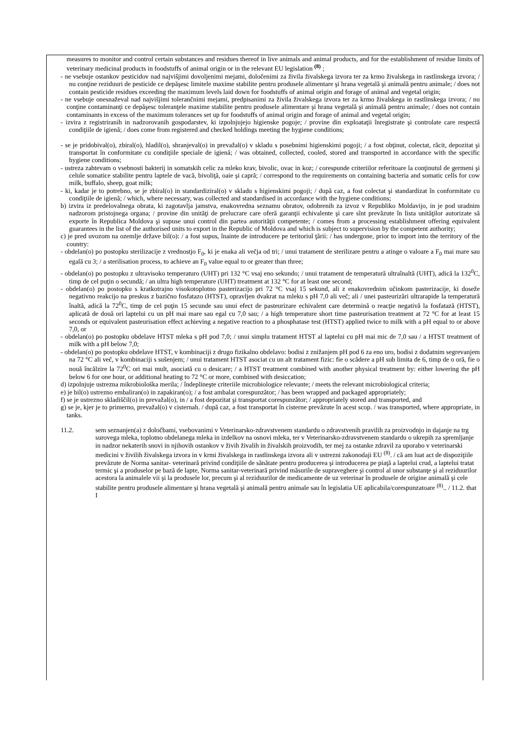measures to monitor and control certain substances and residues thereof in live animals and animal products, and for the establishment of residue limits of veterinary medicinal products in foodstuffs of animal origin or in the relevant EU legislation <sup>(8)</sup> ;
- ne vsebuje ostankov pesticidov nad najvišjimi dovoljenimi mejami, določenimi za živila živalskega izvora ter za krmo živalskega in rastlinskega izvora; / nu conţine reziduuri de pesticide ce depăşesc limitele maxime stabilite pentru produsele alimentare şi hrana vegetală şi animală pentru animale; / does not contain pesticide residues exceeding the maximum levels laid down for foodstuffs of animal origin and forage of animal and vegetal origin;
- ne vsebuje onesnaževal nad najvišjimi tolerančnimi mejami, predpisanimi za živila živalskega izvora ter za krmo živalskega in rastlinskega izvora; / nu conţine contaminanţi ce depăşesc toleranţele maxime stabilite pentru produsele alimentare şi hrana vegetală şi animală pentru animale; / does not contain contaminants in excess of the maximum tolerances set up for foodstuffs of animal origin and forage of animal and vegetal origin;
- izvira z registriranih in nadzorovanih gospodarstev, ki izpolnjujejo higienske pogoje; / provine din exploataţii înregistrate şi controlate care respectă condiţiile de igienă; / does come from registered and checked holdings meeting the hygiene conditions;
- se je pridobival(o), zbiral(o), hladil(o), shranjeval(o) in prevažal(o) v skladu s posebnimi higienskimi pogoji; / a fost obţinut, colectat, răcit, depozitat şi transportat în conformitate cu condiţiile speciale de igienă; / was obtained, collected, cooled, stored and transported in accordance with the specific hygiene conditions;
- ustreza zahtevam o vsebnosti bakterij in somatskih celic za mleko krav, bivolic, ovac in koz; / corespunde criteriilor referitoare la conţinutul de germeni şi celule somatice stabilite pentru laptele de vacă, bivoliţă, oaie şi capră; / correspond to the requirements on containing bacteria and somatic cells for cow milk, buffalo, sheep, goat milk;
- ki, kadar je to potrebno, se je zbiral(o) in standardiziral(o) v skladu s higienskimi pogoji; / după caz, a fost colectat şi standardizat în conformitate cu condiţiile de igienă; / which, where necessary, was collected and standardised in accordance with the hygiene conditions;
b) izvira iz predelovalnega obrata, ki zagotavlja jamstva, enakovredna seznamu obratov, odobrenih za izvoz v Republiko Moldavijo, in je pod uradnim nadzorom pristojnega organa; / provine din unităţi de prelucrare care oferă garanţii echivalente şi care sînt prevăzute în lista unităţilor autorizate să exporte în Republica Moldova şi supuse unui control din partea autorităţii competente; / comes from a processing establishment offering equivalent guarantees in the list of the authorised units to export in the Republic of Moldova and which is subject to supervision by the competent authority;
c) je pred uvozom na ozemlje države bil(o): / a fost supus, înainte de introducere pe teritoriul ţării: / has undergone, prior to import into the territory of the country:
- obdelan(o) po postopku sterilizacije z vrednostjo F<sub>0</sub>, ki je enaka ali večja od tri; / unui tratament de sterilizare pentru a atinge o valoare a F<sub>0</sub> mai mare sau egală cu 3; / a sterilisation process, to achieve an F<sub>0</sub> value equal to or greater than three;
- obdelan(o) po postopku z ultravisoko temperaturo (UHT) pri 132 °C vsaj eno sekundo; / unui tratament de temperatură ultraînaltă (UHT), adică la 132<sup>0</sup>C, timp de cel puţin o secundă; / an ultra high temperature (UHT) treatment at 132 °C for at least one second;
- obdelan(o) po postopku s kratkotrajno visokotoplotno pasterizacijo pri 72 °C vsaj 15 sekund, ali z enakovrednim učinkom pasterizacije, ki doseže negativno reakcijo na preskus z bazično fosfatazo (HTST), opravljen dvakrat na mleku s pH 7,0 ali več; ali / unei pasteurizări ultrarapide la temperatură înaltă, adică la 72<sup>0</sup>C, timp de cel puţin 15 secunde sau unui efect de pasteurizare echivalent care determină o reacţie negativă la fosfatază (HTST), aplicată de două ori laptelui cu un pH mai mare sau egal cu 7,0 sau; / a high temperature short time pasteurisation treatment at 72 °C for at least 15 seconds or equivalent pasteurisation effect achieving a negative reaction to a phosphatase test (HTST) applied twice to milk with a pH equal to or above 7,0, or
- obdelan(o) po postopku obdelave HTST mleka s pH pod 7,0; / unui simplu tratament HTST al laptelui cu pH mai mic de 7,0 sau / a HTST treatment of milk with a pH below 7,0;
- obdelan(o) po postopku obdelave HTST, v kombinaciji z drugo fizikalno obdelavo: bodisi z znižanjem pH pod 6 za eno uro, bodisi z dodatnim segrevanjem na 72 °C ali več, v kombinaciji s sušenjem; / unui tratament HTST asociat cu un alt tratament fizic: fie o scădere a pH sub limita de 6, timp de o oră, fie o nouă încălzire la 72<sup>0</sup>C ori mai mult, asociată cu o desicare; / a HTST treatment combined with another physical treatment by: either lowering the pH below 6 for one hour, or additional heating to 72 °C or more, combined with desiccation;
d) izpolnjuje ustrezna mikrobiološka merila; / îndeplineşte criteriile microbiologice relevante; / meets the relevant microbiological criteria;
e) je bil(o) ustrezno embaliran(o) in zapakiran(o); / a fost ambalat corespunzător; / has been wrapped and packaged appropriately;
f) se je ustrezno skladiščil(o) in prevažal(o), in / a fost depozitat şi transportat corespunzător; / appropriately stored and transported, and
g) se je, kjer je to primerno, prevažal(o) v cisternah. / după caz, a fost transportat în cisterne prevăzute în acest scop. / was transported, where appropriate, in tanks.
11.2. sem seznanjen(a) z določbami, vsebovanimi v Veterinarsko-zdravstvenem standardu o zdravstvenih pravilih za proizvodnjo in dajanje na trg surovega mleka, toplotno obdelanega mleka in izdelkov na osnovi mleka, ter v Veterinarsko-zdravstvenem standardu o ukrepih za spremljanje in nadzor nekaterih snovi in njihovih ostankov v živih živalih in živalskih proizvodih, ter mej za ostanke zdravil za uporabo v veterinarski medicini v živilih živalskega izvora in v krmi živalskega in rastlinskega izvora ali v ustrezni zakonodaji EU <sup>(8)</sup>. / că am luat act de dispoziţiile prevăzute de Norma sanitar- veterinară privind condiţiile de sănătate pentru producerea şi introducerea pe piaţă a laptelui crud, a laptelui tratat termic şi a produselor pe bază de lapte, Norma sanitar-veterinară privind măsurile de supraveghere şi control al unor substanţe şi al reziduurilor acestora la animalele vii şi la produsele lor, precum şi al reziduurilor de medicamente de uz veterinar în produsele de origine animală şi cele stabilite pentru produsele alimentare şi hrana vegetală şi animală pentru animale sau în legislatia UE aplicabila/corespunzatoare <sup>(8)</sup>.. / 11.2. that I